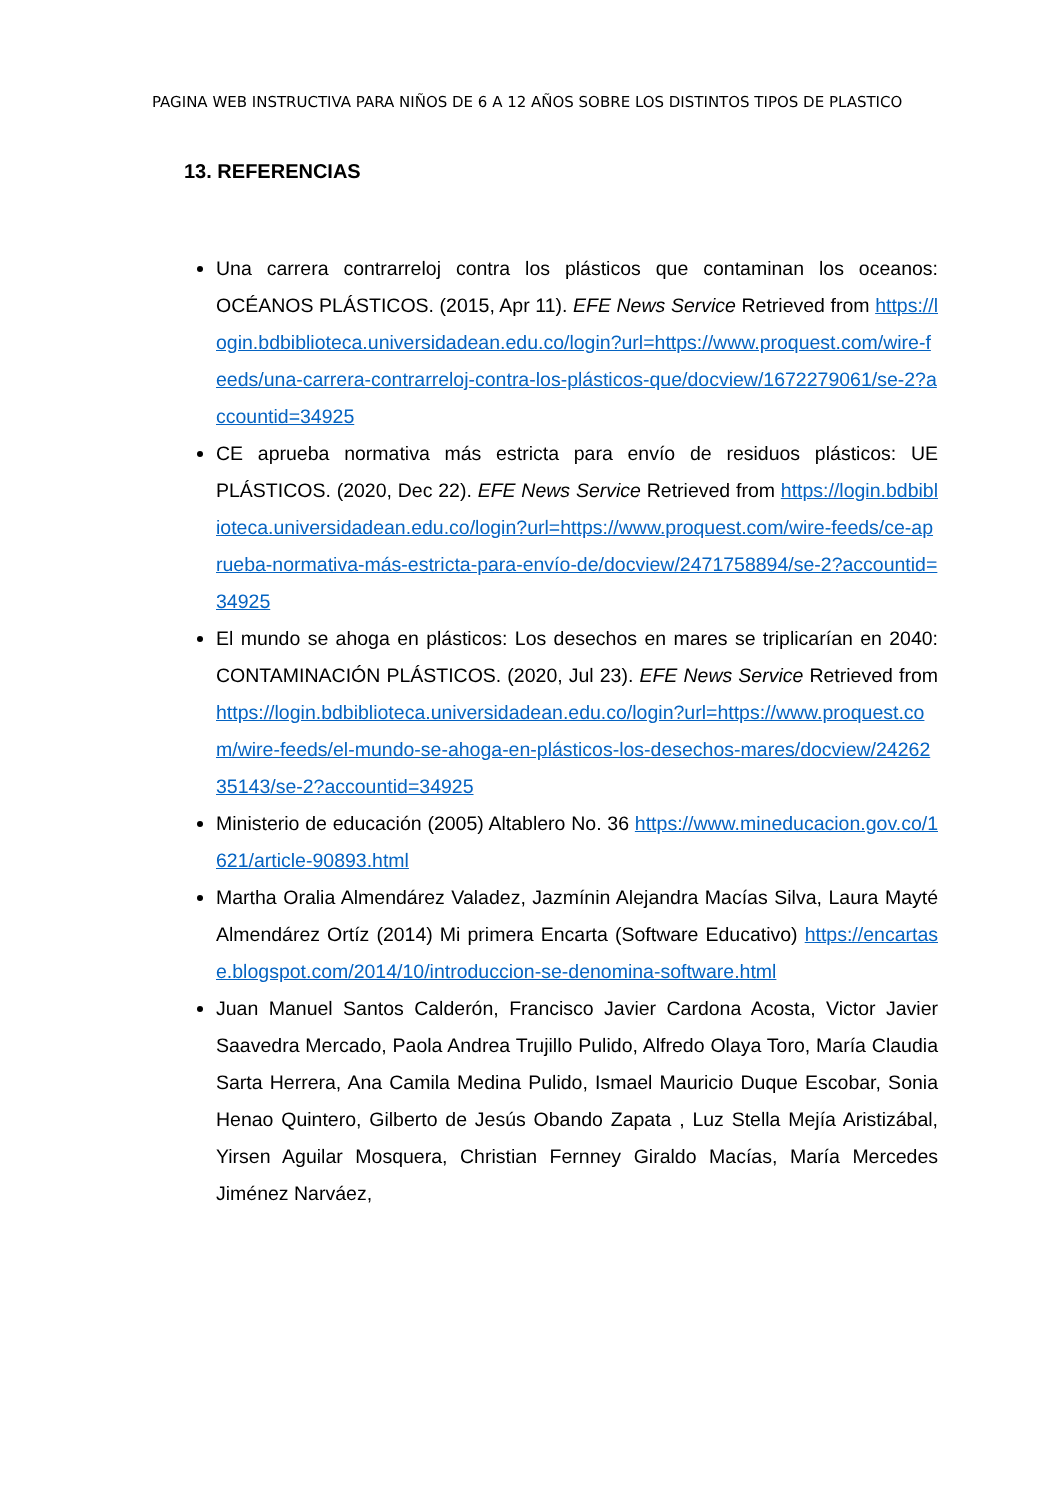PAGINA WEB INSTRUCTIVA PARA NIÑOS DE 6 A 12 AÑOS SOBRE LOS DISTINTOS TIPOS DE PLASTICO
13. REFERENCIAS
Una carrera contrarreloj contra los plásticos que contaminan los oceanos: OCÉANOS PLÁSTICOS. (2015, Apr 11). EFE News Service Retrieved from https://login.bdbiblioteca.universidadean.edu.co/login?url=https://www.proquest.com/wire-feeds/una-carrera-contrarreloj-contra-los-plásticos-que/docview/1672279061/se-2?accountid=34925
CE aprueba normativa más estricta para envío de residuos plásticos: UE PLÁSTICOS. (2020, Dec 22). EFE News Service Retrieved from https://login.bdbiblioteca.universidadean.edu.co/login?url=https://www.proquest.com/wire-feeds/ce-aprueba-normativa-más-estricta-para-envío-de/docview/2471758894/se-2?accountid=34925
El mundo se ahoga en plásticos: Los desechos en mares se triplicarían en 2040: CONTAMINACIÓN PLÁSTICOS. (2020, Jul 23). EFE News Service Retrieved from https://login.bdbiblioteca.universidadean.edu.co/login?url=https://www.proquest.com/wire-feeds/el-mundo-se-ahoga-en-plásticos-los-desechos-mares/docview/2426235143/se-2?accountid=34925
Ministerio de educación (2005) Altablero No. 36 https://www.mineducacion.gov.co/1621/article-90893.html
Martha Oralia Almendárez Valadez, Jazmínin Alejandra Macías Silva, Laura Mayté Almendárez Ortíz (2014) Mi primera Encarta (Software Educativo) https://encartase.blogspot.com/2014/10/introduccion-se-denomina-software.html
Juan Manuel Santos Calderón, Francisco Javier Cardona Acosta, Victor Javier Saavedra Mercado, Paola Andrea Trujillo Pulido, Alfredo Olaya Toro, María Claudia Sarta Herrera, Ana Camila Medina Pulido, Ismael Mauricio Duque Escobar, Sonia Henao Quintero, Gilberto de Jesús Obando Zapata , Luz Stella Mejía Aristizábal, Yirsen Aguilar Mosquera, Christian Fernney Giraldo Macías, María Mercedes Jiménez Narváez,